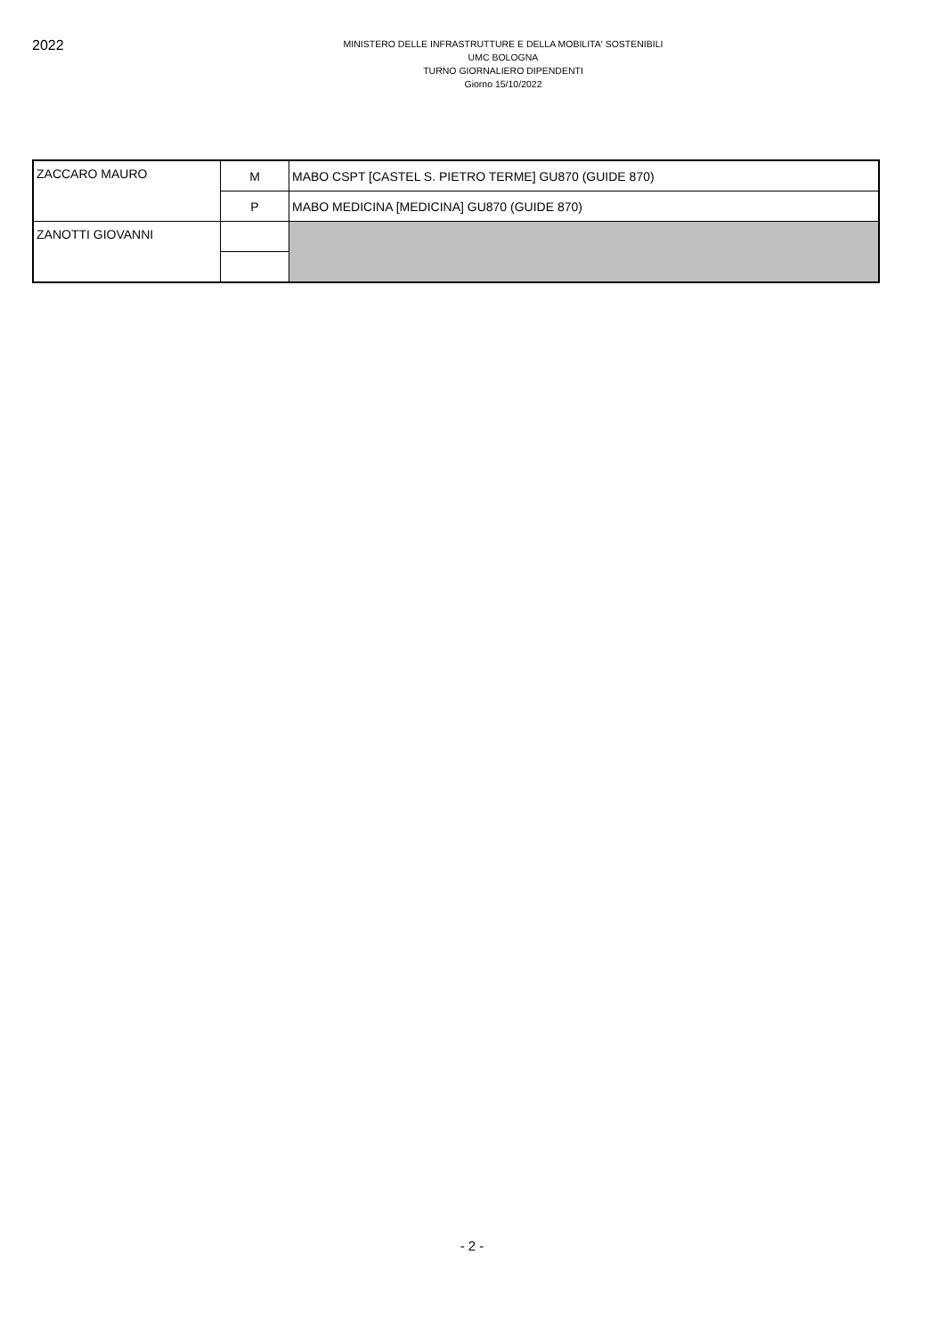2022
MINISTERO DELLE INFRASTRUTTURE E DELLA MOBILITA' SOSTENIBILI
UMC BOLOGNA
TURNO GIORNALIERO DIPENDENTI
Giorno 15/10/2022
| ZACCARO MAURO | M | MABO CSPT [CASTEL S. PIETRO TERME] GU870 (GUIDE 870) |
| | P | MABO MEDICINA [MEDICINA] GU870 (GUIDE 870) |
| ZANOTTI GIOVANNI | | |
- 2 -